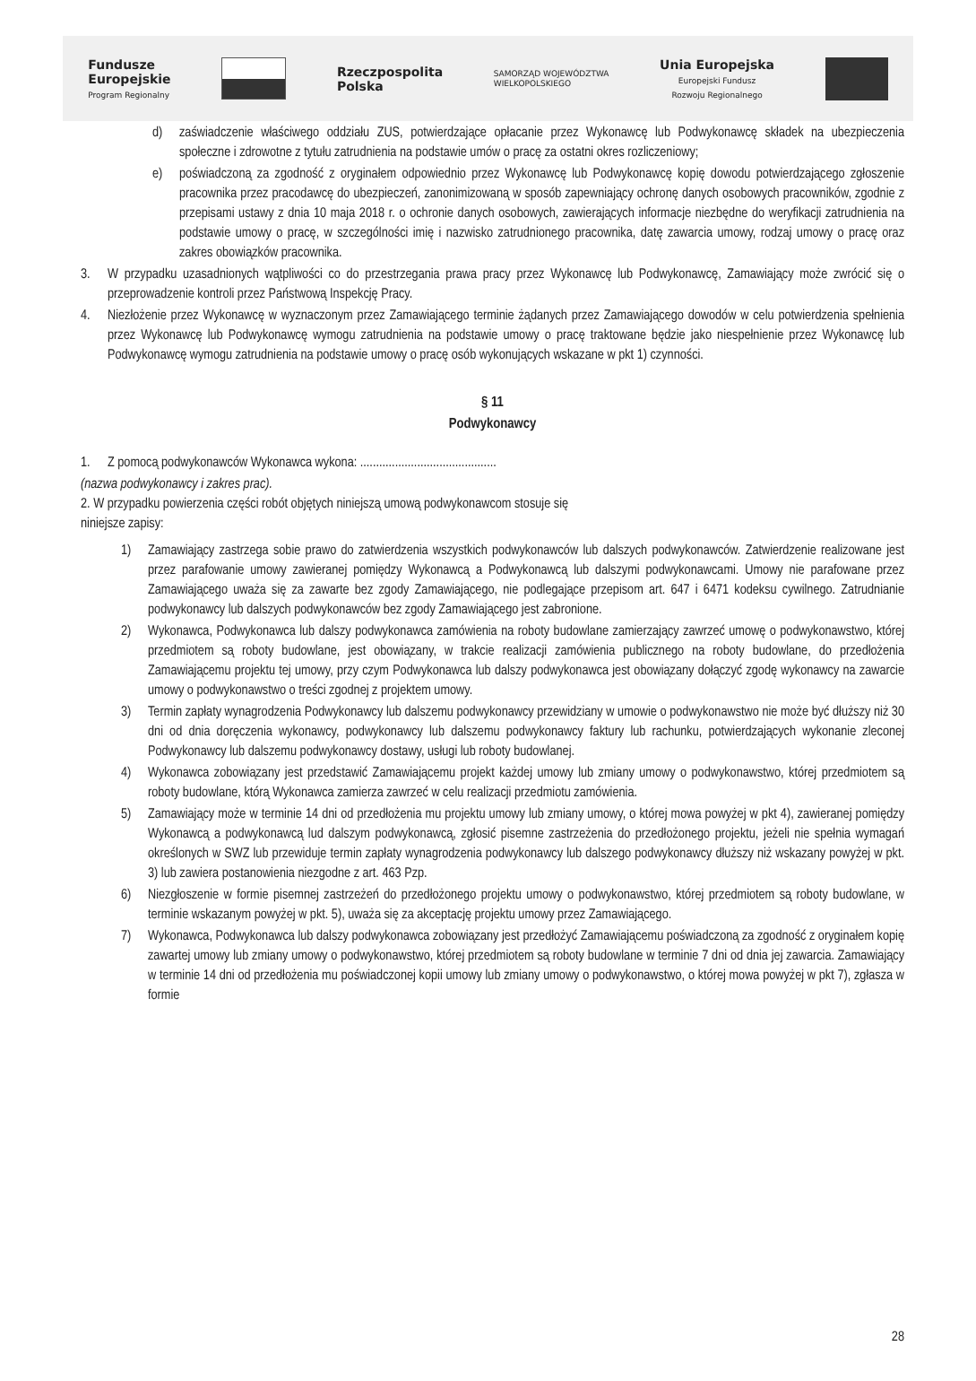Fundusze
Europejskie
Program Regionalny
Rzeczpospolita
Polska
SAMORZĄD WOJEWÓDZTWA
WIELKOPOLSKIEGO
Unia Europejska
Europejski Fundusz
Rozwoju Regionalnego
d) zaświadczenie właściwego oddziału ZUS, potwierdzające opłacanie przez Wykonawcę lub Podwykonawcę składek na ubezpieczenia społeczne i zdrowotne z tytułu zatrudnienia na podstawie umów o pracę za ostatni okres rozliczeniowy;
e) poświadczoną za zgodność z oryginałem odpowiednio przez Wykonawcę lub Podwykonawcę kopię dowodu potwierdzającego zgłoszenie pracownika przez pracodawcę do ubezpieczeń, zanonimizowaną w sposób zapewniający ochronę danych osobowych pracowników, zgodnie z przepisami ustawy z dnia 10 maja 2018 r. o ochronie danych osobowych, zawierających informacje niezbędne do weryfikacji zatrudnienia na podstawie umowy o pracę, w szczególności imię i nazwisko zatrudnionego pracownika, datę zawarcia umowy, rodzaj umowy o pracę oraz zakres obowiązków pracownika.
3. W przypadku uzasadnionych wątpliwości co do przestrzegania prawa pracy przez Wykonawcę lub Podwykonawcę, Zamawiający może zwrócić się o przeprowadzenie kontroli przez Państwową Inspekcję Pracy.
4. Niezłożenie przez Wykonawcę w wyznaczonym przez Zamawiającego terminie żądanych przez Zamawiającego dowodów w celu potwierdzenia spełnienia przez Wykonawcę lub Podwykonawcę wymogu zatrudnienia na podstawie umowy o pracę traktowane będzie jako niespełnienie przez Wykonawcę lub Podwykonawcę wymogu zatrudnienia na podstawie umowy o pracę osób wykonujących wskazane w pkt 1) czynności.
§ 11
Podwykonawcy
1. Z pomocą podwykonawców Wykonawca wykona: ...........................................
(nazwa podwykonawcy i zakres prac).
2. W przypadku powierzenia części robót objętych niniejszą umową podwykonawcom stosuje się
niniejsze zapisy:
1) Zamawiający zastrzega sobie prawo do zatwierdzenia wszystkich podwykonawców lub dalszych podwykonawców. Zatwierdzenie realizowane jest przez parafowanie umowy zawieranej pomiędzy Wykonawcą a Podwykonawcą lub dalszymi podwykonawcami. Umowy nie parafowane przez Zamawiającego uważa się za zawarte bez zgody Zamawiającego, nie podlegające przepisom art. 647 i 6471 kodeksu cywilnego. Zatrudnianie podwykonawcy lub dalszych podwykonawców bez zgody Zamawiającego jest zabronione.
2) Wykonawca, Podwykonawca lub dalszy podwykonawca zamówienia na roboty budowlane zamierzający zawrzeć umowę o podwykonawstwo, której przedmiotem są roboty budowlane, jest obowiązany, w trakcie realizacji zamówienia publicznego na roboty budowlane, do przedłożenia Zamawiającemu projektu tej umowy, przy czym Podwykonawca lub dalszy podwykonawca jest obowiązany dołączyć zgodę wykonawcy na zawarcie umowy o podwykonawstwo o treści zgodnej z projektem umowy.
3) Termin zapłaty wynagrodzenia Podwykonawcy lub dalszemu podwykonawcy przewidziany w umowie o podwykonawstwo nie może być dłuższy niż 30 dni od dnia doręczenia wykonawcy, podwykonawcy lub dalszemu podwykonawcy faktury lub rachunku, potwierdzających wykonanie zleconej Podwykonawcy lub dalszemu podwykonawcy dostawy, usługi lub roboty budowlanej.
4) Wykonawca zobowiązany jest przedstawić Zamawiającemu projekt każdej umowy lub zmiany umowy o podwykonawstwo, której przedmiotem są roboty budowlane, którą Wykonawca zamierza zawrzeć w celu realizacji przedmiotu zamówienia.
5) Zamawiający może w terminie 14 dni od przedłożenia mu projektu umowy lub zmiany umowy, o której mowa powyżej w pkt 4), zawieranej pomiędzy Wykonawcą a podwykonawcą lud dalszym podwykonawcą, zgłosić pisemne zastrzeżenia do przedłożonego projektu, jeżeli nie spełnia wymagań określonych w SWZ lub przewiduje termin zapłaty wynagrodzenia podwykonawcy lub dalszego podwykonawcy dłuższy niż wskazany powyżej w pkt. 3) lub zawiera postanowienia niezgodne z art. 463 Pzp.
6) Niezgłoszenie w formie pisemnej zastrzeżeń do przedłożonego projektu umowy o podwykonawstwo, której przedmiotem są roboty budowlane, w terminie wskazanym powyżej w pkt. 5), uważa się za akceptację projektu umowy przez Zamawiającego.
7) Wykonawca, Podwykonawca lub dalszy podwykonawca zobowiązany jest przedłożyć Zamawiającemu poświadczoną za zgodność z oryginałem kopię zawartej umowy lub zmiany umowy o podwykonawstwo, której przedmiotem są roboty budowlane w terminie 7 dni od dnia jej zawarcia. Zamawiający w terminie 14 dni od przedłożenia mu poświadczonej kopii umowy lub zmiany umowy o podwykonawstwo, o której mowa powyżej w pkt 7), zgłasza w formie
28